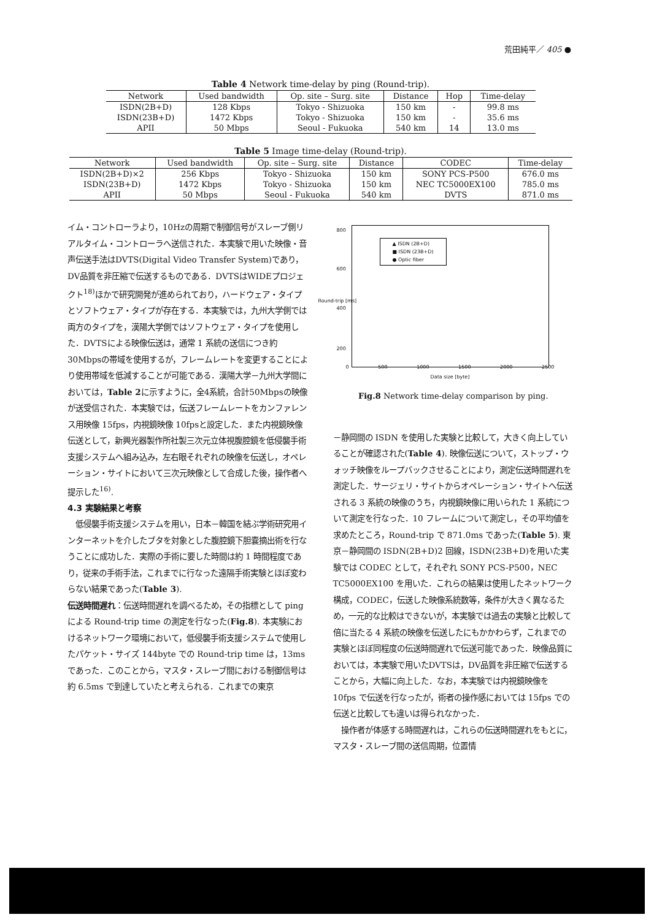荒田純平／ 405 ●
Table 4 Network time-delay by ping (Round-trip).
| Network | Used bandwidth | Op. site – Surg. site | Distance | Hop | Time-delay |
| --- | --- | --- | --- | --- | --- |
| ISDN(2B+D) | 128 Kbps | Tokyo - Shizuoka | 150 km | - | 99.8 ms |
| ISDN(23B+D) | 1472 Kbps | Tokyo - Shizuoka | 150 km | - | 35.6 ms |
| APII | 50 Mbps | Seoul - Fukuoka | 540 km | 14 | 13.0 ms |
Table 5 Image time-delay (Round-trip).
| Network | Used bandwidth | Op. site – Surg. site | Distance | CODEC | Time-delay |
| --- | --- | --- | --- | --- | --- |
| ISDN(2B+D)×2 | 256 Kbps | Tokyo - Shizuoka | 150 km | SONY PCS-P500 | 676.0 ms |
| ISDN(23B+D) | 1472 Kbps | Tokyo - Shizuoka | 150 km | NEC TC5000EX100 | 785.0 ms |
| APII | 50 Mbps | Seoul - Fukuoka | 540 km | DVTS | 871.0 ms |
イム・コントローラより，10Hzの周期で制御信号がスレーブ側リアルタイム・コントローラへ送信された．本実験で用いた映像・音声伝送手法はDVTS(Digital Video Transfer System)であり，DV品質を非圧縮で伝送するものである．DVTSはWIDEプロジェクト<sup>18)</sup>ほかで研究開発が進められており，ハードウェア・タイプとソフトウェア・タイプが存在する．本実験では，九州大学側では両方のタイプを，漢陽大学側ではソフトウェア・タイプを使用した．DVTSによる映像伝送は，通常 1 系統の送信につき約 30Mbpsの帯域を使用するが，フレームレートを変更することにより使用帯域を低減することが可能である．漢陽大学－九州大学間においては，Table 2に示すように，全4系統，合計50Mbpsの映像が送受信された．本実験では，伝送フレームレートをカンファレンス用映像 15fps，内視鏡映像 10fpsと設定した．また内視鏡映像伝送として，新興光器製作所社製三次元立体視腹腔鏡を低侵襲手術支援システムへ組み込み，左右眼それぞれの映像を伝送し，オペレーション・サイトにおいて三次元映像として合成した後，操作者へ提示した<sup>16)</sup>.
4.3 実験結果と考察
　低侵襲手術支援システムを用い，日本－韓国を結ぶ学術研究用インターネットを介したブタを対象とした腹腔鏡下胆嚢摘出術を行なうことに成功した．実際の手術に要した時間は約 1 時間程度であり，従来の手術手法，これまでに行なった遠隔手術実験とほぼ変わらない結果であった(Table 3).
伝送時間遅れ：伝送時間遅れを調べるため，その指標として ping による Round-trip time の測定を行なった(Fig.8). 本実験におけるネットワーク環境において，低侵襲手術支援システムで使用したパケット・サイズ 144byte での Round-trip time は，13ms であった．このことから，マスタ・スレーブ間における制御信号は約 6.5ms で到達していたと考えられる．これまでの東京
▲ ISDN (2B+D)
■ ISDN (23B+D)
● Optic fiber
800
600
400
200
Round-trip [ms]
0 500 1000 1500 2000 2500
Data size [byte]
Fig.8 Network time-delay comparison by ping.
－静岡間の ISDN を使用した実験と比較して，大きく向上していることが確認された(Table 4). 映像伝送について，ストップ・ウォッチ映像をループバックさせることにより，測定伝送時間遅れを測定した．サージェリ・サイトからオペレーション・サイトへ伝送される 3 系統の映像のうち，内視鏡映像に用いられた 1 系統について測定を行なった．10 フレームについて測定し，その平均値を求めたところ，Round-trip で 871.0ms であった(Table 5). 東京－静岡間の ISDN(2B+D)2 回線，ISDN(23B+D)を用いた実験では CODEC として，それぞれ SONY PCS-P500，NEC TC5000EX100 を用いた．これらの結果は使用したネットワーク構成，CODEC，伝送した映像系統数等，条件が大きく異なるため，一元的な比較はできないが，本実験では過去の実験と比較して倍に当たる 4 系統の映像を伝送したにもかかわらず，これまでの実験とほぼ同程度の伝送時間遅れで伝送可能であった．映像品質においては，本実験で用いたDVTSは，DV品質を非圧縮で伝送することから，大幅に向上した．なお，本実験では内視鏡映像を 10fps で伝送を行なったが，術者の操作感においては 15fps での伝送と比較しても違いは得られなかった．
　操作者が体感する時間遅れは，これらの伝送時間遅れをもとに，マスタ・スレーブ間の送信周期，位置情